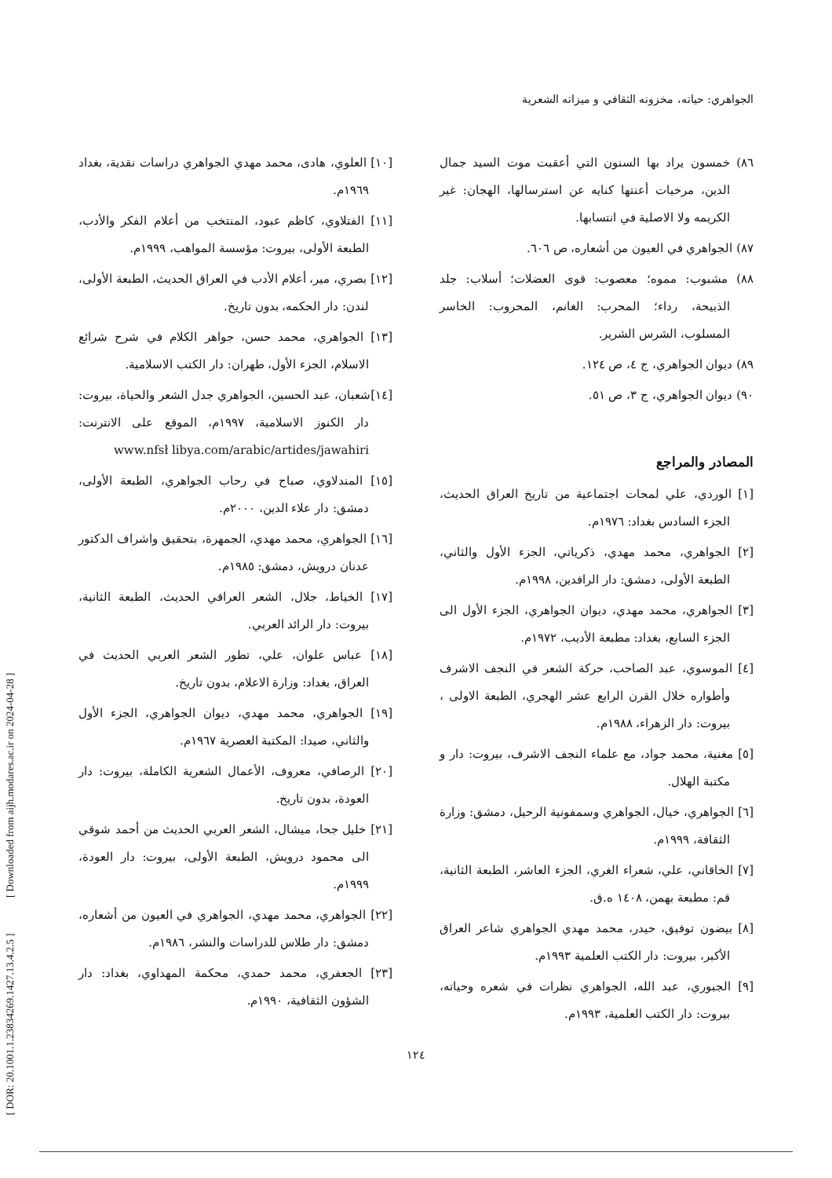الجواهري: حياته، مخزونه الثقافي و ميزاته الشعرية
٨٦) خمسون يراد بها السنون التي أعقبت موت السيد جمال الدين، مرخيات أعنتها كنايه عن استرسالها، الهجان: غير الكريمه ولا الاصلية في انتسابها.
٨٧) الجواهري في العيون من أشعاره، ص ٦٠٦.
٨٨) مشبوب: مموه؛ معصوب: قوى العضلات؛ أسلاب: جلد الذبيحة، رداء؛ المحرب: الغانم، المحروب: الخاسر المسلوب، الشرس الشرير.
٨٩) ديوان الجواهري، ج ٤، ص ١٢٤.
٩٠) ديوان الجواهري، ج ٣، ص ٥١.
المصادر والمراجع
[١] الوردي، علي لمحات اجتماعية من تاريخ العراق الحديث، الجزء السادس بغداد: ١٩٧٦م.
[٢] الجواهري، محمد مهدي، ذكرياتي، الجزء الأول والثاني، الطبعة الأولى، دمشق: دار الرافدين، ١٩٩٨م.
[٣] الجواهري، محمد مهدي، ديوان الجواهري، الجزء الأول الى الجزء السابع، بغداد: مطبعة الأديب، ١٩٧٢م.
[٤] الموسوي، عبد الصاحب، حركة الشعر في النجف الاشرف وأطواره خلال القرن الرابع عشر الهجري، الطبعة الاولى ، بيروت: دار الزهراء، ١٩٨٨م.
[٥] مغنية، محمد جواد، مع علماء النجف الاشرف، بيروت: دار و مكتبة الهلال.
[٦] الجواهري، خيال، الجواهري وسمفونية الرحيل، دمشق: وزارة الثقافة، ١٩٩٩م.
[٧] الخاقاني، علي، شعراء الغري، الجزء العاشر، الطبعة الثانية، قم: مطبعة بهمن، ١٤٠٨ ه.ق.
[٨] بيضون توفيق، حيدر، محمد مهدي الجواهري شاعر العراق الأكبر، بيروت: دار الكتب العلمية ١٩٩٣م.
[٩] الجبوري، عبد الله، الجواهري نظرات في شعره وحياته، بيروت: دار الكتب العلمية، ١٩٩٣م.
[١٠] العلوي، هادى، محمد مهدي الجواهري دراسات نقدية، بغداد ١٩٦٩م.
[١١] الفتلاوي، كاظم عبود، المنتخب من أعلام الفكر والأدب، الطبعة الأولى، بيروت: مؤسسة المواهب، ١٩٩٩م.
[١٢] بصري، مير، أعلام الأدب في العراق الحديث، الطبعة الأولى، لندن: دار الحكمه، بدون تاريخ.
[١٣] الجواهري، محمد حسن، جواهر الكلام في شرح شرائع الاسلام، الجزء الأول، طهران: دار الكتب الاسلامية.
[١٤]شعبان، عبد الحسين، الجواهري جدل الشعر والحياة، بيروت: دار الكنوز الاسلامية، ١٩٩٧م، الموقع على الانترنت: www.nfsł libya.com/arabic/artides/jawahiri
[١٥] المندلاوي، صباح في رحاب الجواهري، الطبعة الأولى، دمشق: دار علاء الدين، ٢٠٠٠م.
[١٦] الجواهري، محمد مهدي، الجمهرة، بتحقيق واشراف الدكتور عدنان درويش، دمشق: ١٩٨٥م.
[١٧] الخياط، جلال، الشعر العراقي الحديث، الطبعة الثانية، بيروت: دار الرائد العربي.
[١٨] عباس علوان، علي، تطور الشعر العربي الحديث في العراق، بغداد: وزارة الاعلام، بدون تاريخ.
[١٩] الجواهري، محمد مهدي، ديوان الجواهري، الجزء الأول والثاني، صيدا: المكتبة العصرية ١٩٦٧م.
[٢٠] الرصافي، معروف، الأعمال الشعرية الكاملة، بيروت: دار العودة، بدون تاريخ.
[٢١] خليل جحا، ميشال، الشعر العربي الحديث من أحمد شوقي الى محمود درويش، الطبعة الأولى، بيروت: دار العودة، ١٩٩٩م.
[٢٢] الجواهري، محمد مهدي، الجواهري في العيون من أشعاره، دمشق: دار طلاس للدراسات والنشر، ١٩٨٦م.
[٢٣] الجعفري، محمد حمدي، محكمة المهداوي، بغداد: دار الشؤون الثقافية، ١٩٩٠م.
[ DOR: 20.1001.1.23834269.1427.13.4.2.5 ] [ Downloaded from aijh.modares.ac.ir on 2024-04-28 ]
١٢٤